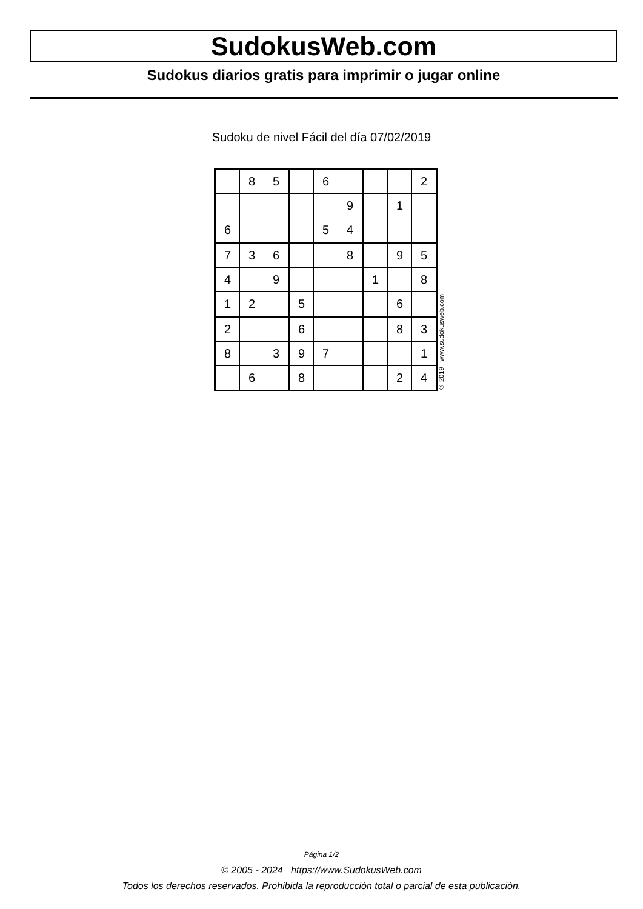SudokusWeb.com
Sudokus diarios gratis para imprimir o jugar online
Sudoku de nivel Fácil del día 07/02/2019
| | 8 | 5 | | 6 | | | | 2 |
| | | | | | 9 | | 1 | |
| 6 | | | | 5 | 4 | | | |
| 7 | 3 | 6 | | | 8 | | 9 | 5 |
| 4 | | 9 | | | | 1 | | 8 |
| 1 | 2 | | 5 | | | | 6 | |
| 2 | | | 6 | | | | 8 | 3 |
| 8 | | 3 | 9 | 7 | | | | 1 |
| | 6 | | 8 | | | | 2 | 4 |
© 2019 www.sudokusweb.com
Página 1/2
© 2005 - 2024 https://www.SudokusWeb.com
Todos los derechos reservados. Prohibida la reproducción total o parcial de esta publicación.